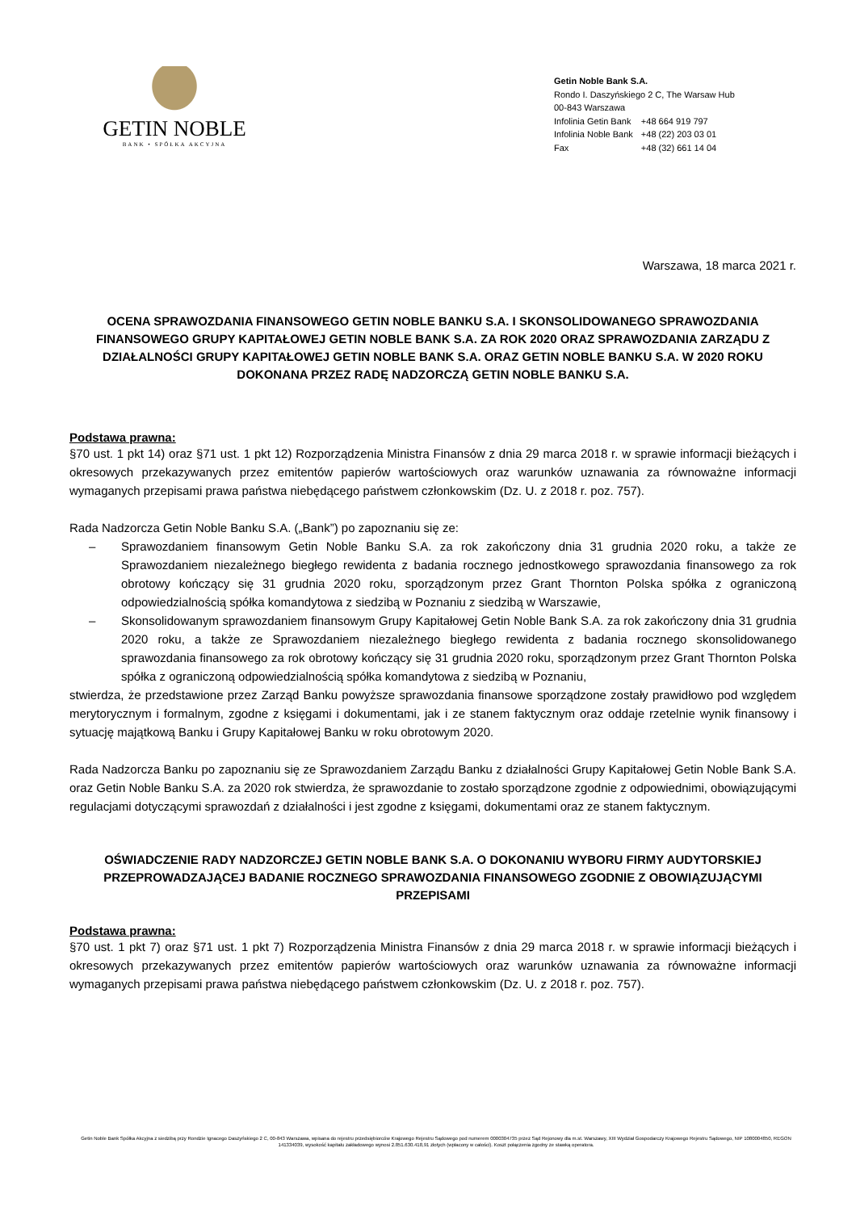GETIN NOBLE
BANK • SPÓŁKA AKCYJNA
Getin Noble Bank S.A.
Rondo I. Daszyńskiego 2 C, The Warsaw Hub
00-843 Warszawa
| Infolinia Getin Bank | +48 664 919 797 |
| Infolinia Noble Bank | +48 (22) 203 03 01 |
| Fax | +48 (32) 661 14 04 |
Warszawa, 18 marca 2021 r.
OCENA SPRAWOZDANIA FINANSOWEGO GETIN NOBLE BANKU S.A. I SKONSOLIDOWANEGO SPRAWOZDANIA FINANSOWEGO GRUPY KAPITAŁOWEJ GETIN NOBLE BANK S.A. ZA ROK 2020 ORAZ SPRAWOZDANIA ZARZĄDU Z DZIAŁALNOŚCI GRUPY KAPITAŁOWEJ GETIN NOBLE BANK S.A. ORAZ GETIN NOBLE BANKU S.A. W 2020 ROKU DOKONANA PRZEZ RADĘ NADZORCZĄ GETIN NOBLE BANKU S.A.
Podstawa prawna:
§70 ust. 1 pkt 14) oraz §71 ust. 1 pkt 12) Rozporządzenia Ministra Finansów z dnia 29 marca 2018 r. w sprawie informacji bieżących i okresowych przekazywanych przez emitentów papierów wartościowych oraz warunków uznawania za równoważne informacji wymaganych przepisami prawa państwa niebędącego państwem członkowskim (Dz. U. z 2018 r. poz. 757).
Rada Nadzorcza Getin Noble Banku S.A. („Bank”) po zapoznaniu się ze:
– Sprawozdaniem finansowym Getin Noble Banku S.A. za rok zakończony dnia 31 grudnia 2020 roku, a także ze Sprawozdaniem niezależnego biegłego rewidenta z badania rocznego jednostkowego sprawozdania finansowego za rok obrotowy kończący się 31 grudnia 2020 roku, sporządzonym przez Grant Thornton Polska spółka z ograniczoną odpowiedzialnością spółka komandytowa z siedzibą w Poznaniu z siedzibą w Warszawie,
– Skonsolidowanym sprawozdaniem finansowym Grupy Kapitałowej Getin Noble Bank S.A. za rok zakończony dnia 31 grudnia 2020 roku, a także ze Sprawozdaniem niezależnego biegłego rewidenta z badania rocznego skonsolidowanego sprawozdania finansowego za rok obrotowy kończący się 31 grudnia 2020 roku, sporządzonym przez Grant Thornton Polska spółka z ograniczoną odpowiedzialnością spółka komandytowa z siedzibą w Poznaniu,
stwierdza, że przedstawione przez Zarząd Banku powyższe sprawozdania finansowe sporządzone zostały prawidłowo pod względem merytorycznym i formalnym, zgodne z księgami i dokumentami, jak i ze stanem faktycznym oraz oddaje rzetelnie wynik finansowy i sytuację majątkową Banku i Grupy Kapitałowej Banku w roku obrotowym 2020.
Rada Nadzorcza Banku po zapoznaniu się ze Sprawozdaniem Zarządu Banku z działalności Grupy Kapitałowej Getin Noble Bank S.A. oraz Getin Noble Banku S.A. za 2020 rok stwierdza, że sprawozdanie to zostało sporządzone zgodnie z odpowiednimi, obowiązującymi regulacjami dotyczącymi sprawozdań z działalności i jest zgodne z księgami, dokumentami oraz ze stanem faktycznym.
OŚWIADCZENIE RADY NADZORCZEJ GETIN NOBLE BANK S.A. O DOKONANIU WYBORU FIRMY AUDYTORSKIEJ PRZEPROWADZAJĄCEJ BADANIE ROCZNEGO SPRAWOZDANIA FINANSOWEGO ZGODNIE Z OBOWIĄZUJĄCYMI PRZEPISAMI
Podstawa prawna:
§70 ust. 1 pkt 7) oraz §71 ust. 1 pkt 7) Rozporządzenia Ministra Finansów z dnia 29 marca 2018 r. w sprawie informacji bieżących i okresowych przekazywanych przez emitentów papierów wartościowych oraz warunków uznawania za równoważne informacji wymaganych przepisami prawa państwa niebędącego państwem członkowskim (Dz. U. z 2018 r. poz. 757).
Getin Noble Bank Spółka Akcyjna z siedzibą przy Rondzie Ignacego Daszyńskiego 2 C, 00-843 Warszawa, wpisana do rejestru przedsiębiorców Krajowego Rejestru Sądowego pod numerem 0000304735 przez Sąd Rejonowy dla m.st. Warszawy, XIII Wydział Gospodarczy Krajowego Rejestru Sądowego, NIP 1080004850, REGON 141334039, wysokość kapitału zakładowego wynosi 2.851.630.418,91 złotych (wpłacony w całości). Koszt połączenia zgodny ze stawką operatora.